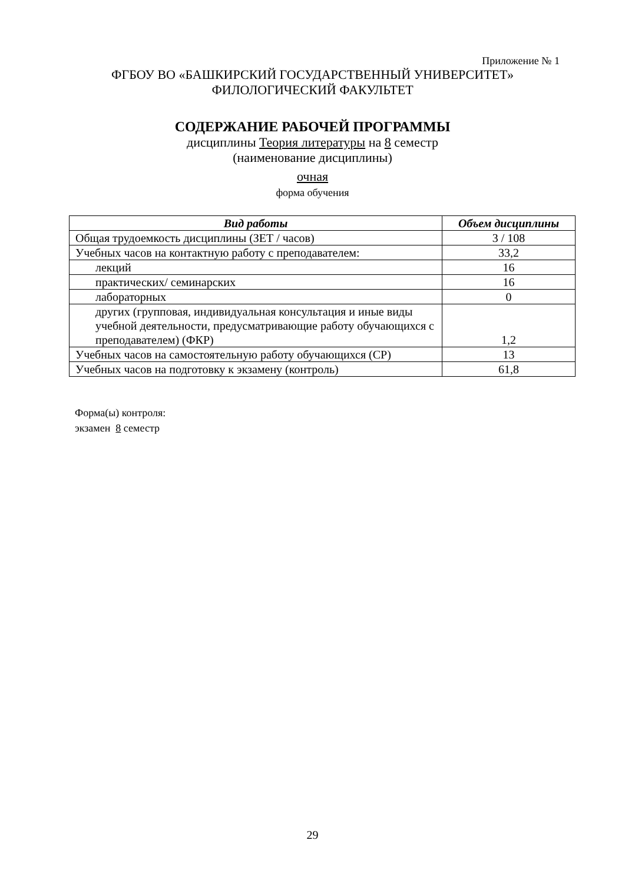Приложение № 1
ФГБОУ ВО «БАШКИРСКИЙ ГОСУДАРСТВЕННЫЙ УНИВЕРСИТЕТ»
ФИЛОЛОГИЧЕСКИЙ ФАКУЛЬТЕТ
СОДЕРЖАНИЕ РАБОЧЕЙ ПРОГРАММЫ
дисциплины Теория литературы на 8 семестр
(наименование дисциплины)
очная
форма обучения
| Вид работы | Объем дисциплины |
| --- | --- |
| Общая трудоемкость дисциплины (ЗЕТ / часов) | 3 / 108 |
| Учебных часов на контактную работу с преподавателем: | 33,2 |
| лекций | 16 |
| практических/ семинарских | 16 |
| лабораторных | 0 |
| других (групповая, индивидуальная консультация и иные виды учебной деятельности, предусматривающие работу обучающихся с преподавателем) (ФКР) | 1,2 |
| Учебных часов на самостоятельную работу обучающихся (СР) | 13 |
| Учебных часов на подготовку к экзамену (контроль) | 61,8 |
Форма(ы) контроля:
экзамен 8 семестр
29